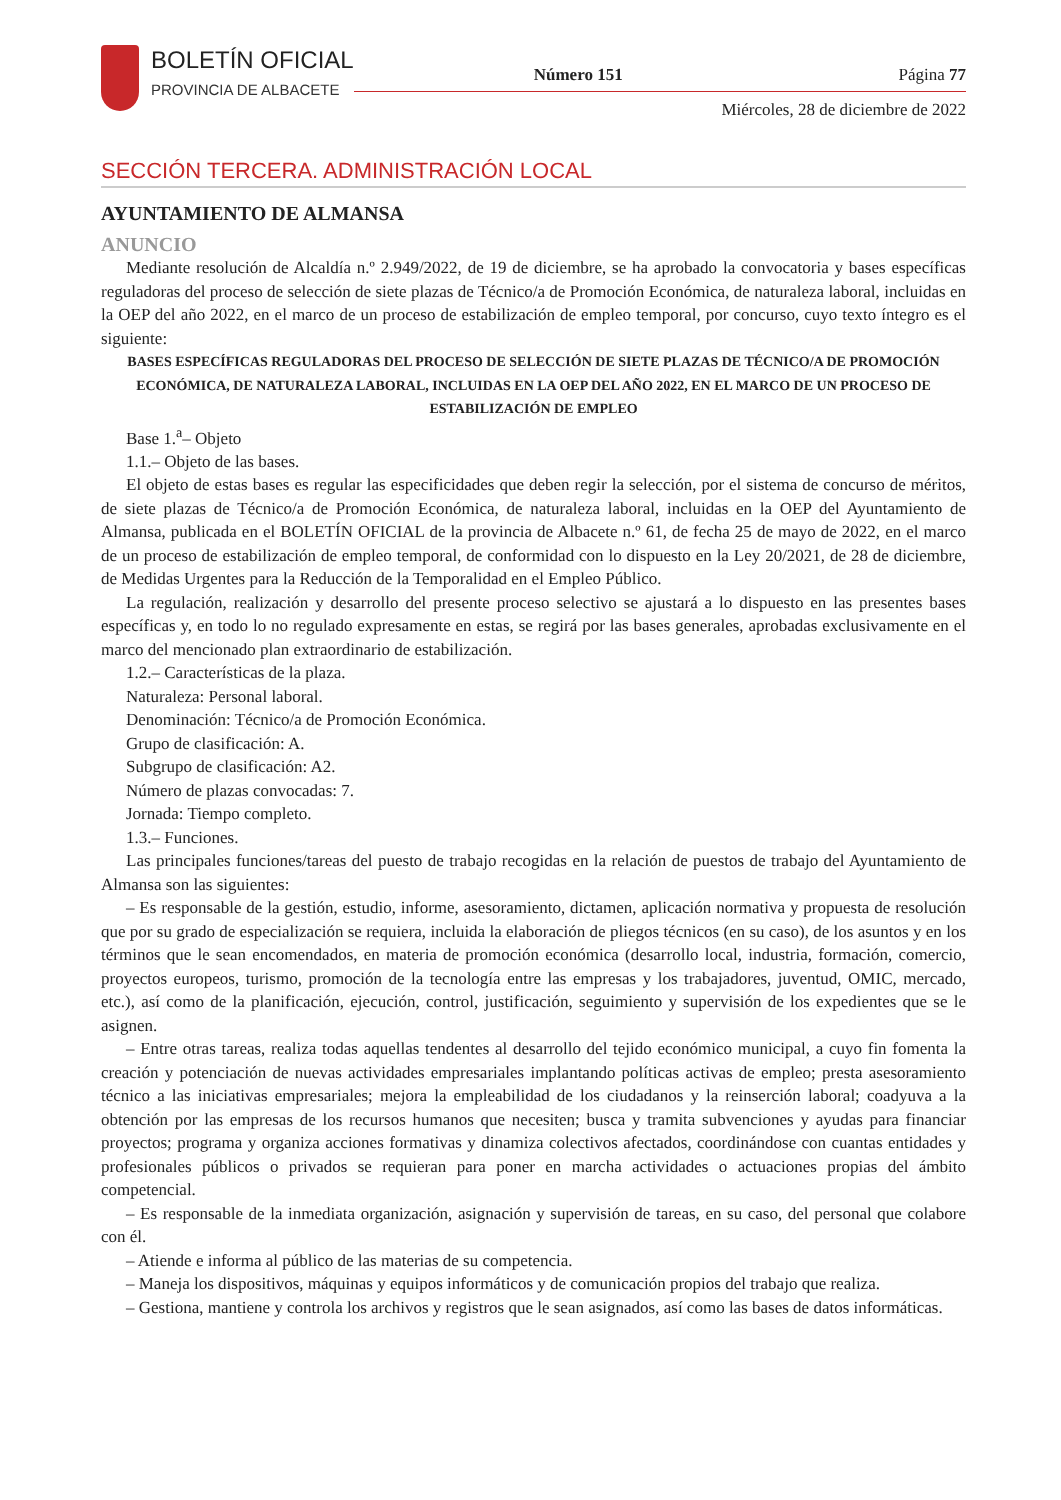BOLETÍN OFICIAL
PROVINCIA DE ALBACETE
Número 151 Página 77
Miércoles, 28 de diciembre de 2022
SECCIÓN TERCERA. ADMINISTRACIÓN LOCAL
AYUNTAMIENTO DE ALMANSA
ANUNCIO
Mediante resolución de Alcaldía n.º 2.949/2022, de 19 de diciembre, se ha aprobado la convocatoria y bases específicas reguladoras del proceso de selección de siete plazas de Técnico/a de Promoción Económica, de naturaleza laboral, incluidas en la OEP del año 2022, en el marco de un proceso de estabilización de empleo temporal, por concurso, cuyo texto íntegro es el siguiente:
BASES ESPECÍFICAS REGULADORAS DEL PROCESO DE SELECCIÓN DE SIETE PLAZAS DE TÉCNICO/A DE PROMOCIÓN ECONÓMICA, DE NATURALEZA LABORAL, INCLUIDAS EN LA OEP DEL AÑO 2022, EN EL MARCO DE UN PROCESO DE ESTABILIZACIÓN DE EMPLEO
Base 1.<sup>a</sup>– Objeto
1.1.– Objeto de las bases.
El objeto de estas bases es regular las especificidades que deben regir la selección, por el sistema de concurso de méritos, de siete plazas de Técnico/a de Promoción Económica, de naturaleza laboral, incluidas en la OEP del Ayuntamiento de Almansa, publicada en el BOLETÍN OFICIAL de la provincia de Albacete n.º 61, de fecha 25 de mayo de 2022, en el marco de un proceso de estabilización de empleo temporal, de conformidad con lo dispuesto en la Ley 20/2021, de 28 de diciembre, de Medidas Urgentes para la Reducción de la Temporalidad en el Empleo Público.
La regulación, realización y desarrollo del presente proceso selectivo se ajustará a lo dispuesto en las presentes bases específicas y, en todo lo no regulado expresamente en estas, se regirá por las bases generales, aprobadas exclusivamente en el marco del mencionado plan extraordinario de estabilización.
1.2.– Características de la plaza.
Naturaleza: Personal laboral.
Denominación: Técnico/a de Promoción Económica.
Grupo de clasificación: A.
Subgrupo de clasificación: A2.
Número de plazas convocadas: 7.
Jornada: Tiempo completo.
1.3.– Funciones.
Las principales funciones/tareas del puesto de trabajo recogidas en la relación de puestos de trabajo del Ayuntamiento de Almansa son las siguientes:
– Es responsable de la gestión, estudio, informe, asesoramiento, dictamen, aplicación normativa y propuesta de resolución que por su grado de especialización se requiera, incluida la elaboración de pliegos técnicos (en su caso), de los asuntos y en los términos que le sean encomendados, en materia de promoción económica (desarrollo local, industria, formación, comercio, proyectos europeos, turismo, promoción de la tecnología entre las empresas y los trabajadores, juventud, OMIC, mercado, etc.), así como de la planificación, ejecución, control, justificación, seguimiento y supervisión de los expedientes que se le asignen.
– Entre otras tareas, realiza todas aquellas tendentes al desarrollo del tejido económico municipal, a cuyo fin fomenta la creación y potenciación de nuevas actividades empresariales implantando políticas activas de empleo; presta asesoramiento técnico a las iniciativas empresariales; mejora la empleabilidad de los ciudadanos y la reinserción laboral; coadyuva a la obtención por las empresas de los recursos humanos que necesiten; busca y tramita subvenciones y ayudas para financiar proyectos; programa y organiza acciones formativas y dinamiza colectivos afectados, coordinándose con cuantas entidades y profesionales públicos o privados se requieran para poner en marcha actividades o actuaciones propias del ámbito competencial.
– Es responsable de la inmediata organización, asignación y supervisión de tareas, en su caso, del personal que colabore con él.
– Atiende e informa al público de las materias de su competencia.
– Maneja los dispositivos, máquinas y equipos informáticos y de comunicación propios del trabajo que realiza.
– Gestiona, mantiene y controla los archivos y registros que le sean asignados, así como las bases de datos informáticas.